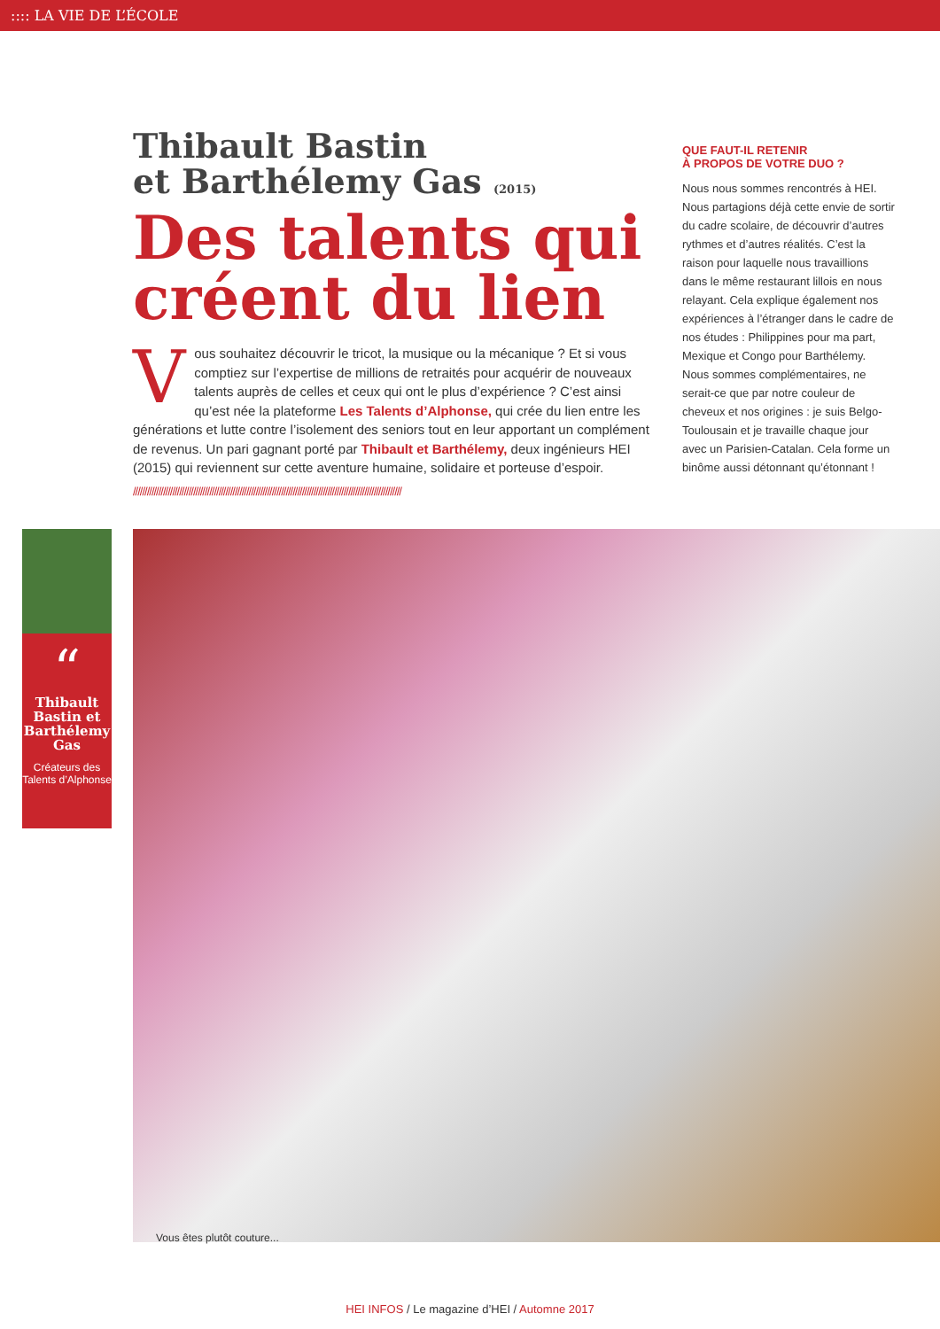:::: LA VIE DE L’ÉCOLE
Thibault Bastin
et Barthélemy Gas (2015)
Des talents qui créent du lien
Vous souhaitez découvrir le tricot, la musique ou la mécanique ? Et si vous comptiez sur l’expertise de millions de retraités pour acquérir de nouveaux talents auprès de celles et ceux qui ont le plus d’expérience ? C’est ainsi qu’est née la plateforme Les Talents d’Alphonse, qui crée du lien entre les générations et lutte contre l’isolement des seniors tout en leur apportant un complément de revenus. Un pari gagnant porté par Thibault et Barthélemy, deux ingénieurs HEI (2015) qui reviennent sur cette aventure humaine, solidaire et porteuse d’espoir.
////////////////////////////////////////////////////////////////////////////////////////////////////////////////////
QUE FAUT-IL RETENIR
À PROPOS DE VOTRE DUO ?
Nous nous sommes rencontrés à HEI. Nous partagions déjà cette envie de sortir du cadre scolaire, de découvrir d’autres rythmes et d’autres réalités. C’est la raison pour laquelle nous travaillions dans le même restaurant lillois en nous relayant. Cela explique également nos expériences à l’étranger dans le cadre de nos études : Philippines pour ma part, Mexique et Congo pour Barthélemy. Nous sommes complémentaires, ne serait-ce que par notre couleur de cheveux et nos origines : je suis Belgo-Toulousain et je travaille chaque jour avec un Parisien-Catalan. Cela forme un binôme aussi détonnant qu’étonnant !
“
Thibault Bastin et Barthélemy Gas
Créateurs des Talents d’Alphonse
Vous êtes plutôt couture...
HEI INFOS / Le magazine d’HEI / Automne 2017